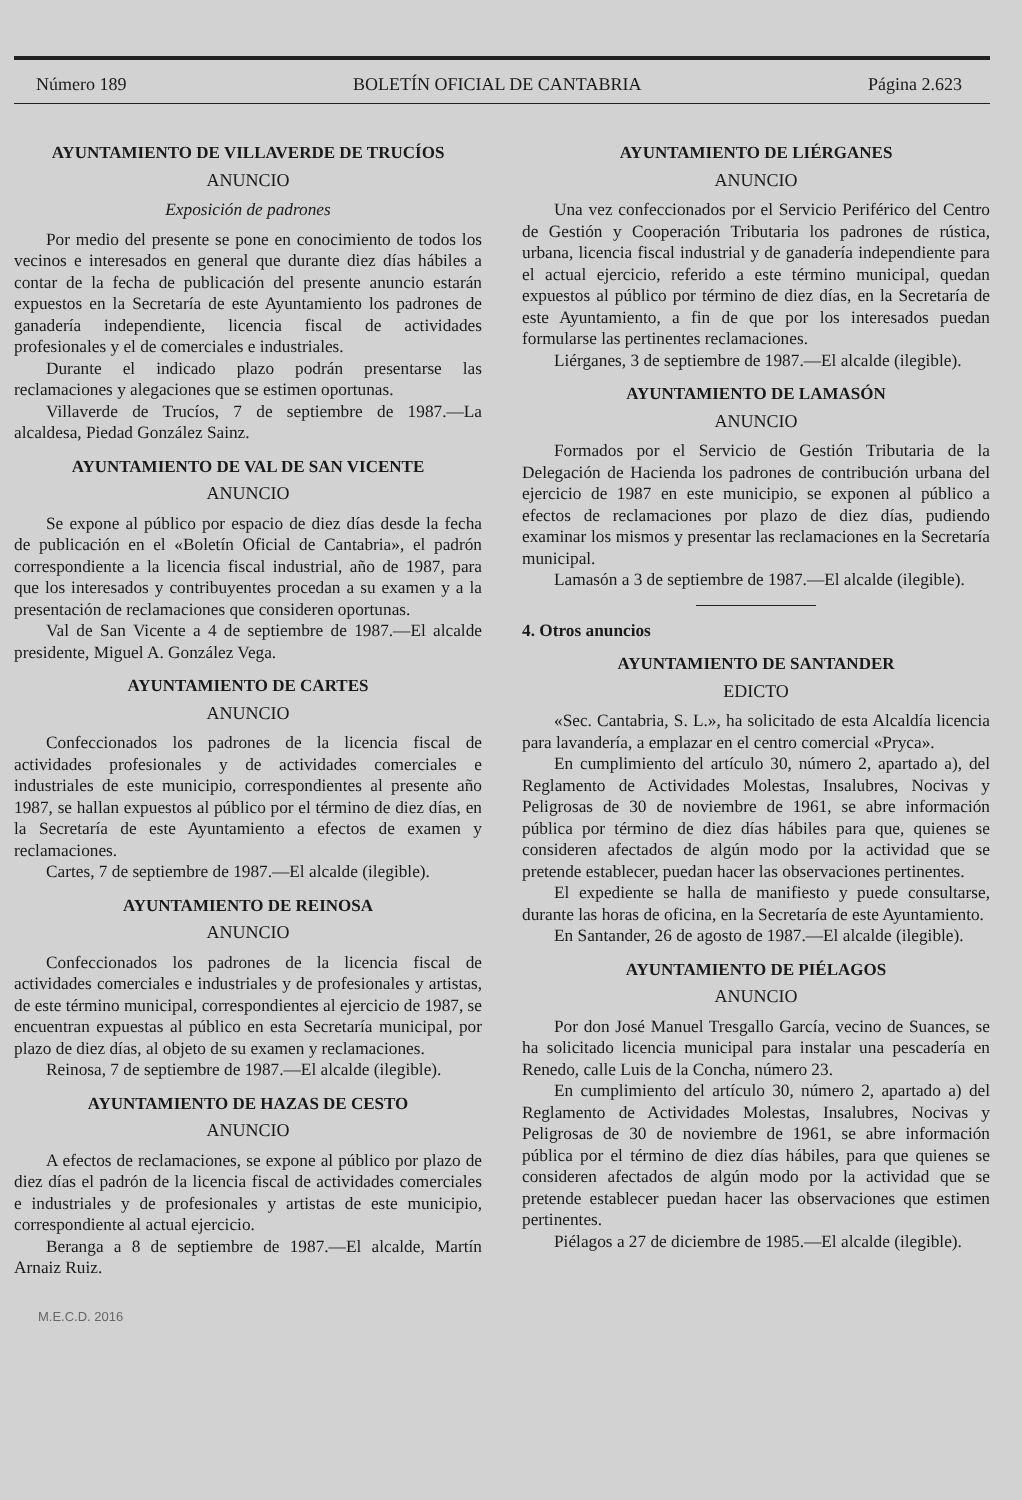Número 189 BOLETÍN OFICIAL DE CANTABRIA Página 2.623
AYUNTAMIENTO DE VILLAVERDE DE TRUCÍOS
ANUNCIO
Exposición de padrones
Por medio del presente se pone en conocimiento de todos los vecinos e interesados en general que durante diez días hábiles a contar de la fecha de publicación del presente anuncio estarán expuestos en la Secretaría de este Ayuntamiento los padrones de ganadería independiente, licencia fiscal de actividades profesionales y el de comerciales e industriales.
Durante el indicado plazo podrán presentarse las reclamaciones y alegaciones que se estimen oportunas.
Villaverde de Trucíos, 7 de septiembre de 1987.—La alcaldesa, Piedad González Sainz.
AYUNTAMIENTO DE VAL DE SAN VICENTE
ANUNCIO
Se expone al público por espacio de diez días desde la fecha de publicación en el «Boletín Oficial de Cantabria», el padrón correspondiente a la licencia fiscal industrial, año de 1987, para que los interesados y contribuyentes procedan a su examen y a la presentación de reclamaciones que consideren oportunas.
Val de San Vicente a 4 de septiembre de 1987.—El alcalde presidente, Miguel A. González Vega.
AYUNTAMIENTO DE CARTES
ANUNCIO
Confeccionados los padrones de la licencia fiscal de actividades profesionales y de actividades comerciales e industriales de este municipio, correspondientes al presente año 1987, se hallan expuestos al público por el término de diez días, en la Secretaría de este Ayuntamiento a efectos de examen y reclamaciones.
Cartes, 7 de septiembre de 1987.—El alcalde (ilegible).
AYUNTAMIENTO DE REINOSA
ANUNCIO
Confeccionados los padrones de la licencia fiscal de actividades comerciales e industriales y de profesionales y artistas, de este término municipal, correspondientes al ejercicio de 1987, se encuentran expuestas al público en esta Secretaría municipal, por plazo de diez días, al objeto de su examen y reclamaciones.
Reinosa, 7 de septiembre de 1987.—El alcalde (ilegible).
AYUNTAMIENTO DE HAZAS DE CESTO
ANUNCIO
A efectos de reclamaciones, se expone al público por plazo de diez días el padrón de la licencia fiscal de actividades comerciales e industriales y de profesionales y artistas de este municipio, correspondiente al actual ejercicio.
Beranga a 8 de septiembre de 1987.—El alcalde, Martín Arnaiz Ruiz.
AYUNTAMIENTO DE LIÉRGANES
ANUNCIO
Una vez confeccionados por el Servicio Periférico del Centro de Gestión y Cooperación Tributaria los padrones de rústica, urbana, licencia fiscal industrial y de ganadería independiente para el actual ejercicio, referido a este término municipal, quedan expuestos al público por término de diez días, en la Secretaría de este Ayuntamiento, a fin de que por los interesados puedan formularse las pertinentes reclamaciones.
Liérganes, 3 de septiembre de 1987.—El alcalde (ilegible).
AYUNTAMIENTO DE LAMASÓN
ANUNCIO
Formados por el Servicio de Gestión Tributaria de la Delegación de Hacienda los padrones de contribución urbana del ejercicio de 1987 en este municipio, se exponen al público a efectos de reclamaciones por plazo de diez días, pudiendo examinar los mismos y presentar las reclamaciones en la Secretaría municipal.
Lamasón a 3 de septiembre de 1987.—El alcalde (ilegible).
4. Otros anuncios
AYUNTAMIENTO DE SANTANDER
EDICTO
«Sec. Cantabria, S. L.», ha solicitado de esta Alcaldía licencia para lavandería, a emplazar en el centro comercial «Pryca».
En cumplimiento del artículo 30, número 2, apartado a), del Reglamento de Actividades Molestas, Insalubres, Nocivas y Peligrosas de 30 de noviembre de 1961, se abre información pública por término de diez días hábiles para que, quienes se consideren afectados de algún modo por la actividad que se pretende establecer, puedan hacer las observaciones pertinentes.
El expediente se halla de manifiesto y puede consultarse, durante las horas de oficina, en la Secretaría de este Ayuntamiento.
En Santander, 26 de agosto de 1987.—El alcalde (ilegible).
AYUNTAMIENTO DE PIÉLAGOS
ANUNCIO
Por don José Manuel Tresgallo García, vecino de Suances, se ha solicitado licencia municipal para instalar una pescadería en Renedo, calle Luis de la Concha, número 23.
En cumplimiento del artículo 30, número 2, apartado a) del Reglamento de Actividades Molestas, Insalubres, Nocivas y Peligrosas de 30 de noviembre de 1961, se abre información pública por el término de diez días hábiles, para que quienes se consideren afectados de algún modo por la actividad que se pretende establecer puedan hacer las observaciones que estimen pertinentes.
Piélagos a 27 de diciembre de 1985.—El alcalde (ilegible).
M.E.C.D. 2016